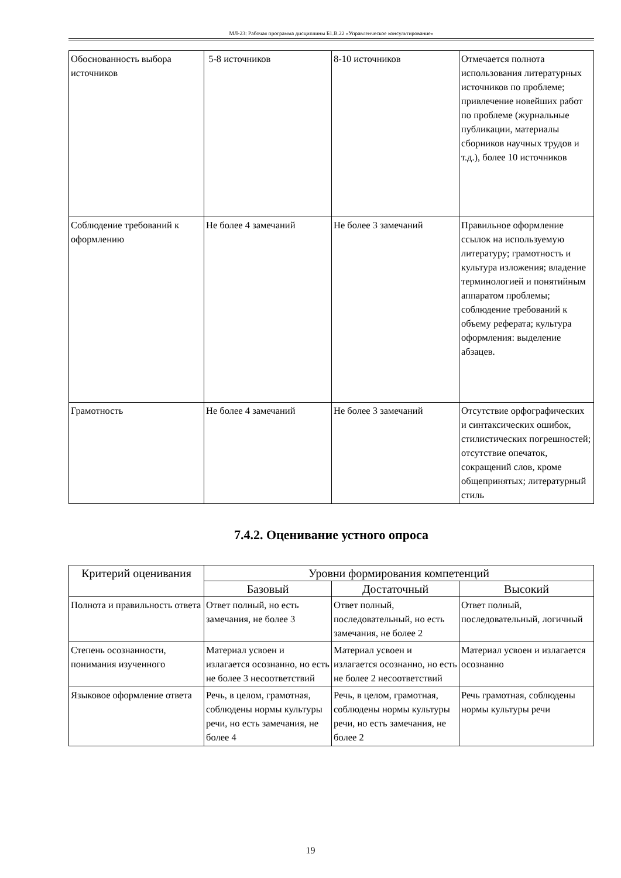МЛ-23: Рабочая программа дисциплины Б1.В.22 «Управленческое консультирование»
| Обоснованность выбора источников | 5-8 источников | 8-10 источников | Отмечается полнота использования литературных источников по проблеме; привлечение новейших работ по проблеме (журнальные публикации, материалы сборников научных трудов и т.д.), более 10 источников |
| Соблюдение требований к оформлению | Не более 4 замечаний | Не более 3 замечаний | Правильное оформление ссылок на используемую литературу; грамотность и культура изложения; владение терминологией и понятийным аппаратом проблемы; соблюдение требований к объему реферата; культура оформления: выделение абзацев. |
| Грамотность | Не более 4 замечаний | Не более 3 замечаний | Отсутствие орфографических и синтаксических ошибок, стилистических погрешностей; отсутствие опечаток, сокращений слов, кроме общепринятых; литературный стиль |
7.4.2. Оценивание устного опроса
| Критерий оценивания | Уровни формирования компетенций | | |
| --- | --- | --- | --- |
| | Базовый | Достаточный | Высокий |
| Полнота и правильность ответа | Ответ полный, но есть замечания, не более 3 | Ответ полный, последовательный, но есть замечания, не более 2 | Ответ полный, последовательный, логичный |
| Степень осознанности, понимания изученного | Материал усвоен и излагается осознанно, но есть не более 3 несоответствий | Материал усвоен и излагается осознанно, но есть не более 2 несоответствий | Материал усвоен и излагается осознанно |
| Языковое оформление ответа | Речь, в целом, грамотная, соблюдены нормы культуры речи, но есть замечания, не более 4 | Речь, в целом, грамотная, соблюдены нормы культуры речи, но есть замечания, не более 2 | Речь грамотная, соблюдены нормы культуры речи |
19